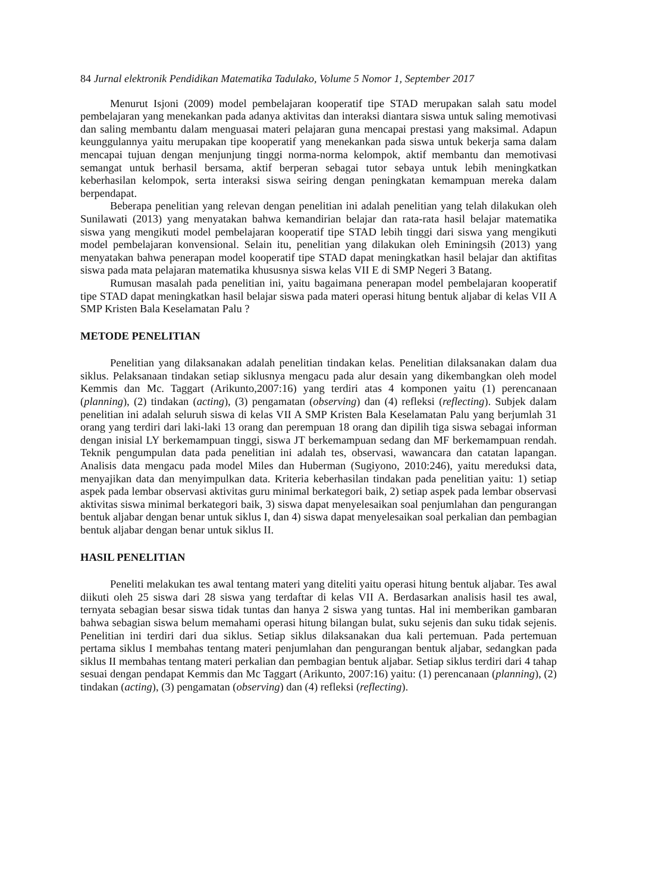84 Jurnal elektronik Pendidikan Matematika Tadulako, Volume 5 Nomor 1, September 2017
Menurut Isjoni (2009) model pembelajaran kooperatif tipe STAD merupakan salah satu model pembelajaran yang menekankan pada adanya aktivitas dan interaksi diantara siswa untuk saling memotivasi dan saling membantu dalam menguasai materi pelajaran guna mencapai prestasi yang maksimal. Adapun keunggulannya yaitu merupakan tipe kooperatif yang menekankan pada siswa untuk bekerja sama dalam mencapai tujuan dengan menjunjung tinggi norma-norma kelompok, aktif membantu dan memotivasi semangat untuk berhasil bersama, aktif berperan sebagai tutor sebaya untuk lebih meningkatkan keberhasilan kelompok, serta interaksi siswa seiring dengan peningkatan kemampuan mereka dalam berpendapat.
Beberapa penelitian yang relevan dengan penelitian ini adalah penelitian yang telah dilakukan oleh Sunilawati (2013) yang menyatakan bahwa kemandirian belajar dan rata-rata hasil belajar matematika siswa yang mengikuti model pembelajaran kooperatif tipe STAD lebih tinggi dari siswa yang mengikuti model pembelajaran konvensional. Selain itu, penelitian yang dilakukan oleh Eminingsih (2013) yang menyatakan bahwa penerapan model kooperatif tipe STAD dapat meningkatkan hasil belajar dan aktifitas siswa pada mata pelajaran matematika khususnya siswa kelas VII E di SMP Negeri 3 Batang.
Rumusan masalah pada penelitian ini, yaitu bagaimana penerapan model pembelajaran kooperatif tipe STAD dapat meningkatkan hasil belajar siswa pada materi operasi hitung bentuk aljabar di kelas VII A SMP Kristen Bala Keselamatan Palu ?
METODE PENELITIAN
Penelitian yang dilaksanakan adalah penelitian tindakan kelas. Penelitian dilaksanakan dalam dua siklus. Pelaksanaan tindakan setiap siklusnya mengacu pada alur desain yang dikembangkan oleh model Kemmis dan Mc. Taggart (Arikunto,2007:16) yang terdiri atas 4 komponen yaitu (1) perencanaan (planning), (2) tindakan (acting), (3) pengamatan (observing) dan (4) refleksi (reflecting). Subjek dalam penelitian ini adalah seluruh siswa di kelas VII A SMP Kristen Bala Keselamatan Palu yang berjumlah 31 orang yang terdiri dari laki-laki 13 orang dan perempuan 18 orang dan dipilih tiga siswa sebagai informan dengan inisial LY berkemampuan tinggi, siswa JT berkemampuan sedang dan MF berkemampuan rendah. Teknik pengumpulan data pada penelitian ini adalah tes, observasi, wawancara dan catatan lapangan. Analisis data mengacu pada model Miles dan Huberman (Sugiyono, 2010:246), yaitu mereduksi data, menyajikan data dan menyimpulkan data. Kriteria keberhasilan tindakan pada penelitian yaitu: 1) setiap aspek pada lembar observasi aktivitas guru minimal berkategori baik, 2) setiap aspek pada lembar observasi aktivitas siswa minimal berkategori baik, 3) siswa dapat menyelesaikan soal penjumlahan dan pengurangan bentuk aljabar dengan benar untuk siklus I, dan 4) siswa dapat menyelesaikan soal perkalian dan pembagian bentuk aljabar dengan benar untuk siklus II.
HASIL PENELITIAN
Peneliti melakukan tes awal tentang materi yang diteliti yaitu operasi hitung bentuk aljabar. Tes awal diikuti oleh 25 siswa dari 28 siswa yang terdaftar di kelas VII A. Berdasarkan analisis hasil tes awal, ternyata sebagian besar siswa tidak tuntas dan hanya 2 siswa yang tuntas. Hal ini memberikan gambaran bahwa sebagian siswa belum memahami operasi hitung bilangan bulat, suku sejenis dan suku tidak sejenis. Penelitian ini terdiri dari dua siklus. Setiap siklus dilaksanakan dua kali pertemuan. Pada pertemuan pertama siklus I membahas tentang materi penjumlahan dan pengurangan bentuk aljabar, sedangkan pada siklus II membahas tentang materi perkalian dan pembagian bentuk aljabar. Setiap siklus terdiri dari 4 tahap sesuai dengan pendapat Kemmis dan Mc Taggart (Arikunto, 2007:16) yaitu: (1) perencanaan (planning), (2) tindakan (acting), (3) pengamatan (observing) dan (4) refleksi (reflecting).